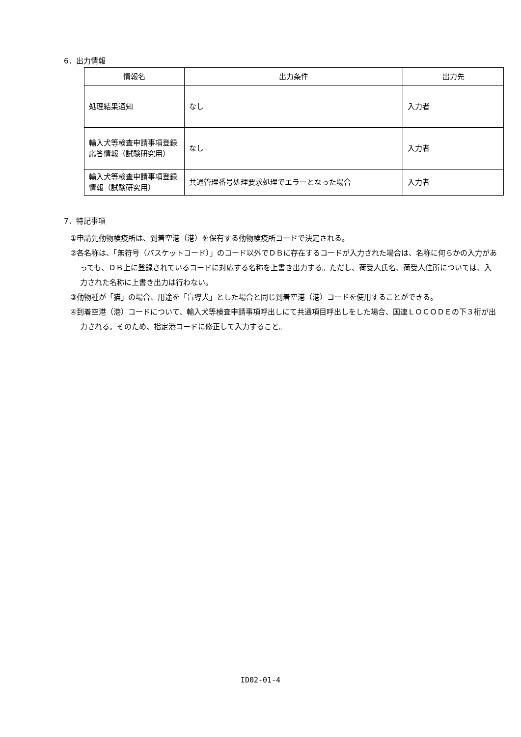6．出力情報
| 情報名 | 出力条件 | 出力先 |
| --- | --- | --- |
| 処理結果通知 | なし | 入力者 |
| 輸入犬等検査申請事項登録応答情報（試験研究用） | なし | 入力者 |
| 輸入犬等検査申請事項登録情報（試験研究用） | 共通管理番号処理要求処理でエラーとなった場合 | 入力者 |
7．特記事項
①申請先動物検疫所は、到着空港（港）を保有する動物検疫所コードで決定される。
②各名称は、「無符号（バスケットコード）」のコード以外でＤＢに存在するコードが入力された場合は、名称に何らかの入力があっても、ＤＢ上に登録されているコードに対応する名称を上書き出力する。ただし、荷受人氏名、荷受人住所については、入力された名称に上書き出力は行わない。
③動物種が「猫」の場合、用途を「盲導犬」とした場合と同じ到着空港（港）コードを使用することができる。
④到着空港（港）コードについて、輸入犬等検査申請事項呼出しにて共通項目呼出しをした場合、国連ＬＯＣＯＤＥの下３桁が出力される。そのため、指定港コードに修正して入力すること。
ID02-01-4